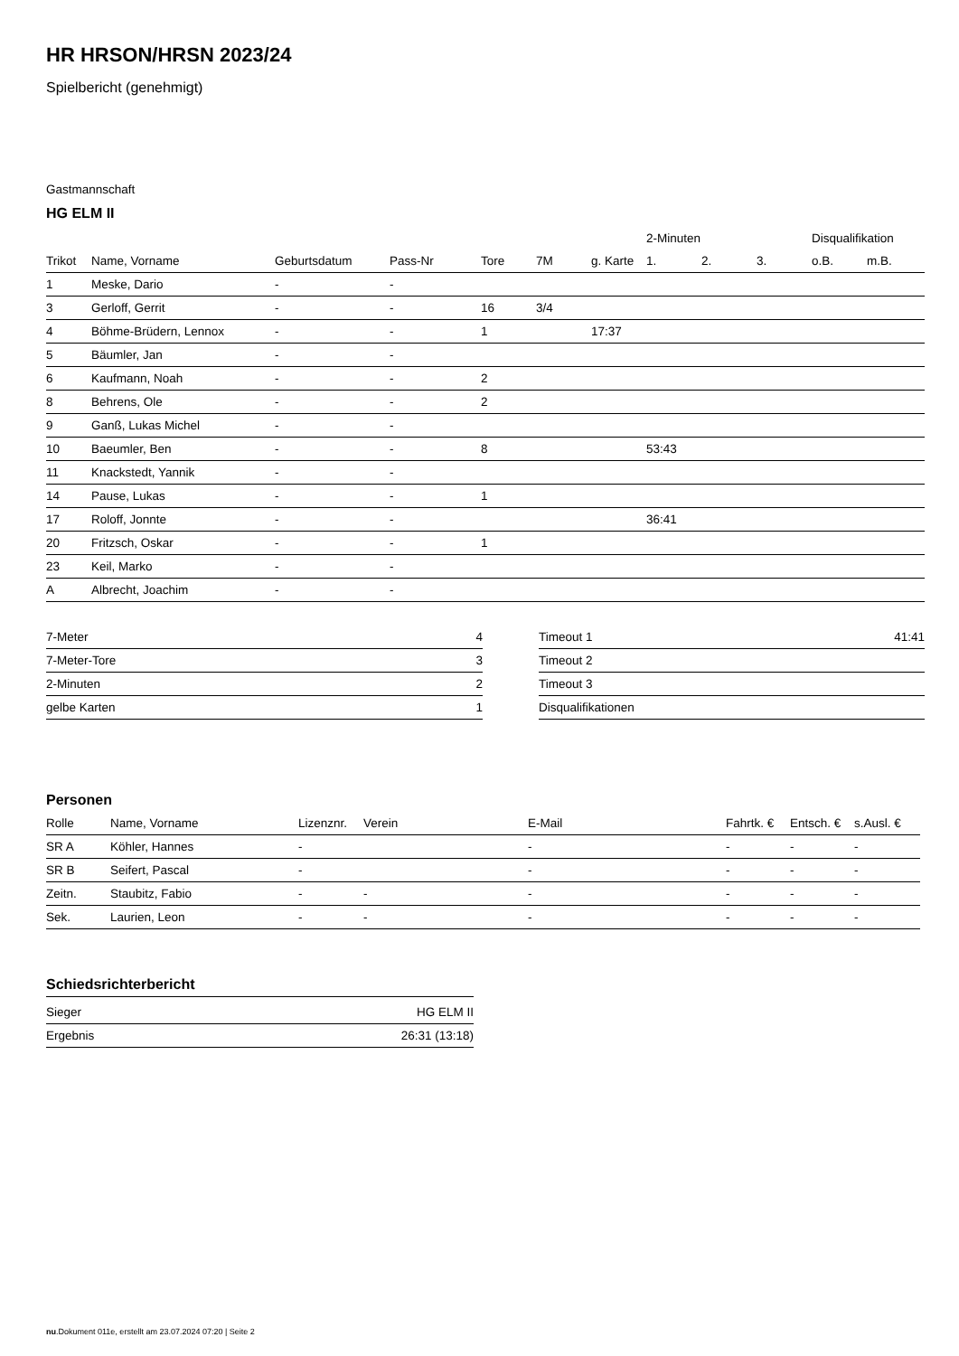HR HRSON/HRSN 2023/24
Spielbericht (genehmigt)
Gastmannschaft
HG ELM II
| | | | | | | | 2-Minuten | | | Disqualifikation | |
| --- | --- | --- | --- | --- | --- | --- | --- | --- | --- | --- | --- |
| Trikot | Name, Vorname | Geburtsdatum | Pass-Nr | Tore | 7M | g. Karte | 1. | 2. | 3. | o.B. | m.B. |
| 1 | Meske, Dario | - | - | | | | | | | | |
| 3 | Gerloff, Gerrit | - | - | 16 | 3/4 | | | | | | |
| 4 | Böhme-Brüdern, Lennox | - | - | 1 | | 17:37 | | | | | |
| 5 | Bäumler, Jan | - | - | | | | | | | | |
| 6 | Kaufmann, Noah | - | - | 2 | | | | | | | |
| 8 | Behrens, Ole | - | - | 2 | | | | | | | |
| 9 | Ganß, Lukas Michel | - | - | | | | | | | | |
| 10 | Baeumler, Ben | - | - | 8 | | | 53:43 | | | | |
| 11 | Knackstedt, Yannik | - | - | | | | | | | | |
| 14 | Pause, Lukas | - | - | 1 | | | | | | | |
| 17 | Roloff, Jonnte | - | - | | | | 36:41 | | | | |
| 20 | Fritzsch, Oskar | - | - | 1 | | | | | | | |
| 23 | Keil, Marko | - | - | | | | | | | | |
| A | Albrecht, Joachim | - | - | | | | | | | | |
| 7-Meter | 4 |
| 7-Meter-Tore | 3 |
| 2-Minuten | 2 |
| gelbe Karten | 1 |
| Timeout 1 | 41:41 |
| Timeout 2 | |
| Timeout 3 | |
| Disqualifikationen | |
Personen
| Rolle | Name, Vorname | Lizenznr. | Verein | E-Mail | Fahrtk. € | Entsch. € | s.Ausl. € |
| --- | --- | --- | --- | --- | --- | --- | --- |
| SR A | Köhler, Hannes | - | | - | - | - | - |
| SR B | Seifert, Pascal | - | | - | - | - | - |
| Zeitn. | Staubitz, Fabio | - | - | - | - | - | - |
| Sek. | Laurien, Leon | - | - | - | - | - | - |
Schiedsrichterbericht
| Sieger | HG ELM II |
| Ergebnis | 26:31 (13:18) |
nu.Dokument 011e, erstellt am 23.07.2024 07:20 | Seite 2